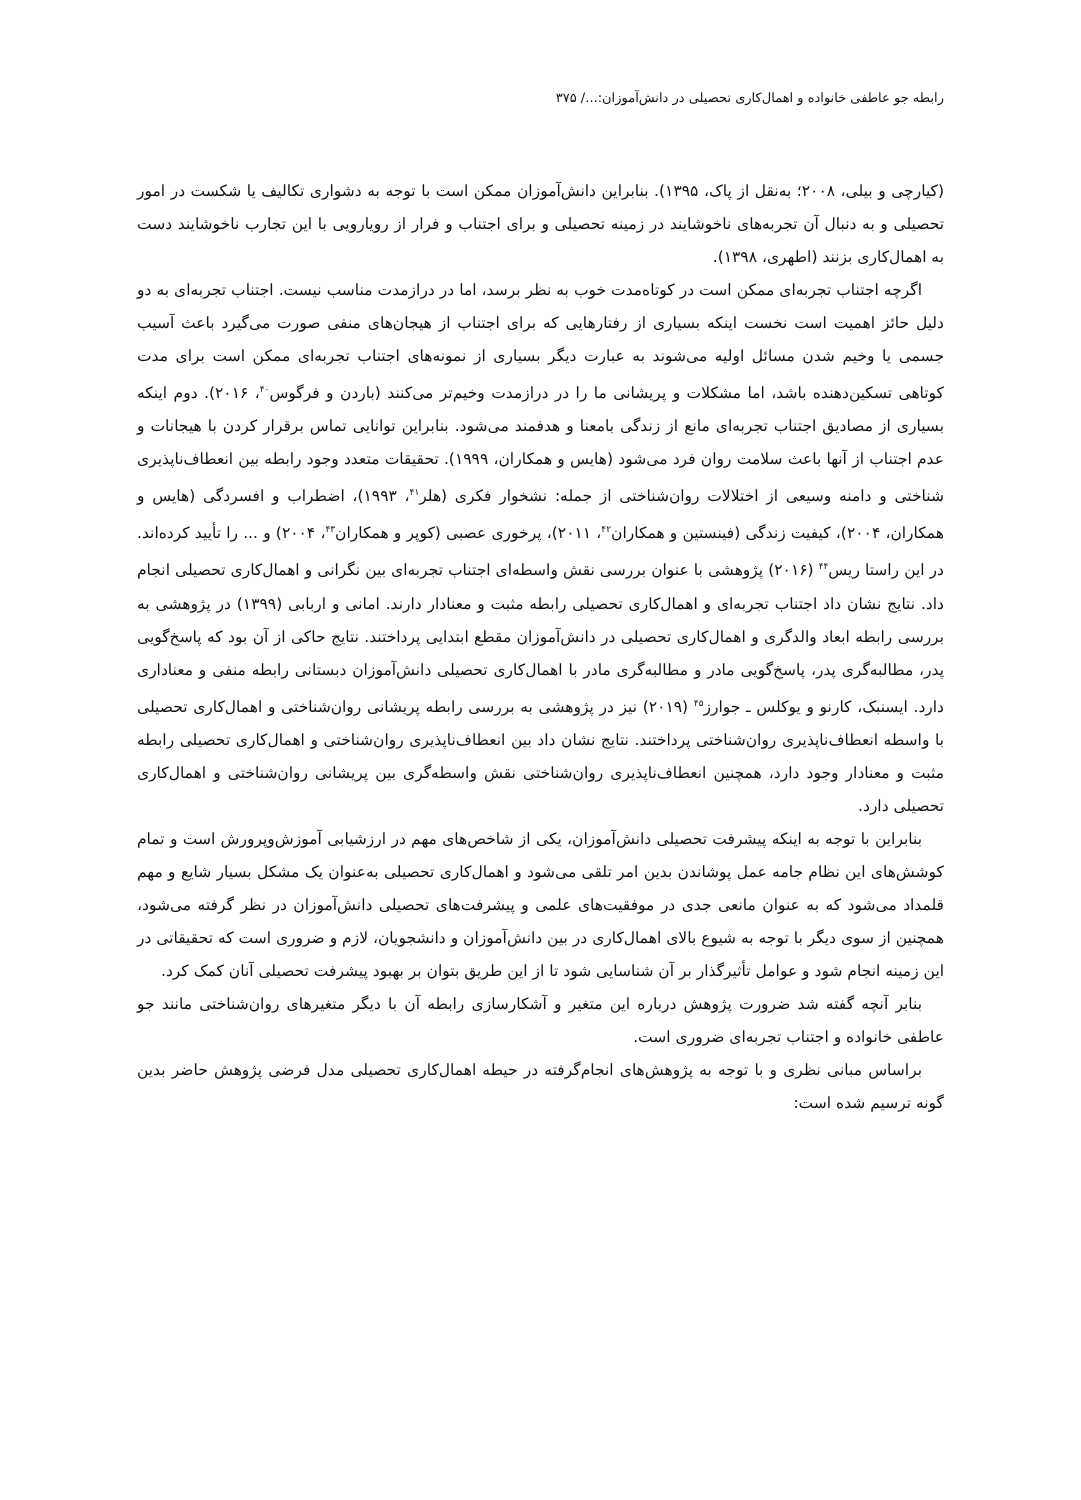رابطه جو عاطفی خانواده و اهمال‌کاری تحصیلی در دانش‌آموزان:.../ ۳۷۵
(کیارچی و بیلی، ۲۰۰۸؛ به‌نقل از پاک، ۱۳۹۵). بنابراین دانش‌آموزان ممکن است با توجه به دشواری تکالیف یا شکست در امور تحصیلی و به دنبال آن تجربه‌های ناخوشایند در زمینه تحصیلی و برای اجتناب و فرار از رویارویی با این تجارب ناخوشایند دست به اهمال‌کاری بزنند (اطهری، ۱۳۹۸).
اگرچه اجتناب تجربه‌ای ممکن است در کوتاه‌مدت خوب به نظر برسد، اما در درازمدت مناسب نیست. اجتناب تجربه‌ای به دو دلیل حائز اهمیت است نخست اینکه بسیاری از رفتارهایی که برای اجتناب از هیجان‌های منفی صورت می‌گیرد باعث آسیب جسمی یا وخیم شدن مسائل اولیه می‌شوند به عبارت دیگر بسیاری از نمونه‌های اجتناب تجربه‌ای ممکن است برای مدت کوتاهی تسکین‌دهنده باشد، اما مشکلات و پریشانی ما را در درازمدت وخیم‌تر می‌کنند (باردن و فرگوس<sup>۴۰</sup>، ۲۰۱۶). دوم اینکه بسیاری از مصادیق اجتناب تجربه‌ای مانع از زندگی بامعنا و هدفمند می‌شود. بنابراین توانایی تماس برقرار کردن با هیجانات و عدم اجتناب از آنها باعث سلامت روان فرد می‌شود (هایس و همکاران، ۱۹۹۹). تحقیقات متعدد وجود رابطه بین انعطاف‌ناپذیری شناختی و دامنه وسیعی از اختلالات روان‌شناختی از جمله: نشخوار فکری (هلر<sup>۴۱</sup>، ۱۹۹۳)، اضطراب و افسردگی (هایس و همکاران، ۲۰۰۴)، کیفیت زندگی (فینستین و همکاران<sup>۴۲</sup>، ۲۰۱۱)، پرخوری عصبی (کوپر و همکاران<sup>۴۳</sup>، ۲۰۰۴) و ... را تأیید کرده‌اند. در این راستا ریس<sup>۴۴</sup> (۲۰۱۶) پژوهشی با عنوان بررسی نقش واسطه‌ای اجتناب تجربه‌ای بین نگرانی و اهمال‌کاری تحصیلی انجام داد. نتایج نشان داد اجتناب تجربه‌ای و اهمال‌کاری تحصیلی رابطه مثبت و معنادار دارند. امانی و اربابی (۱۳۹۹) در پژوهشی به بررسی رابطه ابعاد والدگری و اهمال‌کاری تحصیلی در دانش‌آموزان مقطع ابتدایی پرداختند. نتایج حاکی از آن بود که پاسخ‌گویی پدر، مطالبه‌گری پدر، پاسخ‌گویی مادر و مطالبه‌گری مادر با اهمال‌کاری تحصیلی دانش‌آموزان دبستانی رابطه منفی و معناداری دارد. ایسنبک، کارنو و یوکلس ـ جوارز<sup>۴۵</sup> (۲۰۱۹) نیز در پژوهشی به بررسی رابطه پریشانی روان‌شناختی و اهمال‌کاری تحصیلی با واسطه انعطاف‌ناپذیری روان‌شناختی پرداختند. نتایج نشان داد بین انعطاف‌ناپذیری روان‌شناختی و اهمال‌کاری تحصیلی رابطه مثبت و معنادار وجود دارد، همچنین انعطاف‌ناپذیری روان‌شناختی نقش واسطه‌گری بین پریشانی روان‌شناختی و اهمال‌کاری تحصیلی دارد.
بنابراین با توجه به اینکه پیشرفت تحصیلی دانش‌آموزان، یکی از شاخص‌های مهم در ارزشیابی آموزش‌وپرورش است و تمام کوشش‌های این نظام جامه عمل پوشاندن بدین امر تلقی می‌شود و اهمال‌کاری تحصیلی به‌عنوان یک مشکل بسیار شایع و مهم قلمداد می‌شود که به عنوان مانعی جدی در موفقیت‌های علمی و پیشرفت‌های تحصیلی دانش‌آموزان در نظر گرفته می‌شود، همچنین از سوی دیگر با توجه به شیوع بالای اهمال‌کاری در بین دانش‌آموزان و دانشجویان، لازم و ضروری است که تحقیقاتی در این زمینه انجام شود و عوامل تأثیرگذار بر آن شناسایی شود تا از این طریق بتوان بر بهبود پیشرفت تحصیلی آنان کمک کرد.
بنابر آنچه گفته شد ضرورت پژوهش درباره این متغیر و آشکارسازی رابطه آن با دیگر متغیرهای روان‌شناختی مانند جو عاطفی خانواده و اجتناب تجربه‌ای ضروری است.
براساس مبانی نظری و با توجه به پژوهش‌های انجام‌گرفته در حیطه اهمال‌کاری تحصیلی مدل فرضی پژوهش حاضر بدین گونه ترسیم شده است: